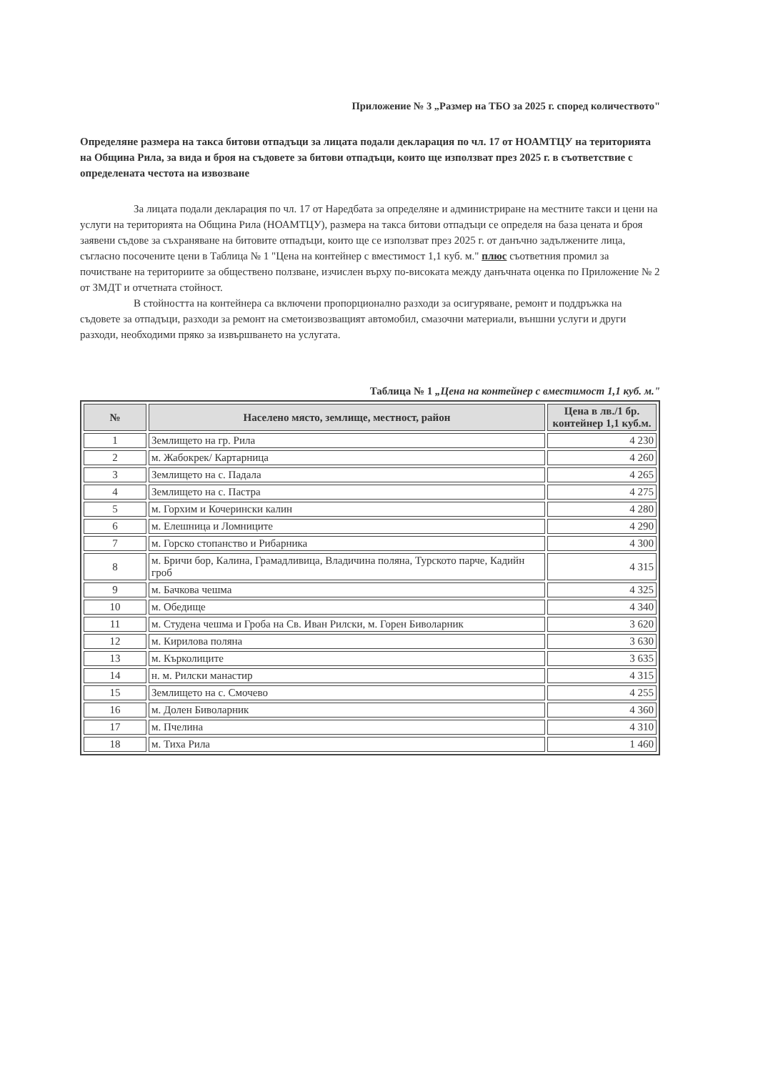Приложение № 3 „Размер на ТБО за 2025 г. според количеството"
Определяне размера на такса битови отпадъци за лицата подали декларация по чл. 17 от НОАМТЦУ на територията на Община Рила, за вида и броя на съдовете за битови отпадъци, които ще използват през 2025 г. в съответствие с определената честота на извозване
За лицата подали декларация по чл. 17 от Наредбата за определяне и администриране на местните такси и цени на услуги на територията на Община Рила (НОАМТЦУ), размера на такса битови отпадъци се определя на база цената и броя заявени съдове за съхраняване на битовите отпадъци, които ще се използват през 2025 г. от данъчно задължените лица, съгласно посочените цени в Таблица № 1 "Цена на контейнер с вместимост 1,1 куб. м." плюс съответния промил за почистване на териториите за обществено ползване, изчислен върху по-високата между данъчната оценка по Приложение № 2 от ЗМДТ и отчетната стойност.
В стойността на контейнера са включени пропорционално разходи за осигуряване, ремонт и поддръжка на съдовете за отпадъци, разходи за ремонт на сметоизвозващият автомобил, смазочни материали, външни услуги и други разходи, необходими пряко за извършването на услугата.
Таблица № 1 „Цена на контейнер с вместимост 1,1 куб. м."
| № | Населено място, землище, местност, район | Цена в лв./1 бр. контейнер 1,1 куб.м. |
| --- | --- | --- |
| 1 | Землището на гр. Рила | 4 230 |
| 2 | м. Жабокрек/ Картарница | 4 260 |
| 3 | Землището на с. Падала | 4 265 |
| 4 | Землището на с. Пастра | 4 275 |
| 5 | м. Горхим и Кочерински калин | 4 280 |
| 6 | м. Елешница и Ломниците | 4 290 |
| 7 | м. Горско стопанство и Рибарника | 4 300 |
| 8 | м. Бричи бор, Калина, Грамадливица, Владичина поляна, Турското парче, Кадийн гроб | 4 315 |
| 9 | м. Бачкова чешма | 4 325 |
| 10 | м. Обедище | 4 340 |
| 11 | м. Студена чешма и Гроба на Св. Иван Рилски, м. Горен Биволарник | 3 620 |
| 12 | м. Кирилова поляна | 3 630 |
| 13 | м. Кърколиците | 3 635 |
| 14 | н. м. Рилски манастир | 4 315 |
| 15 | Землището на с. Смочево | 4 255 |
| 16 | м. Долен Биволарник | 4 360 |
| 17 | м. Пчелина | 4 310 |
| 18 | м. Тиха Рила | 1 460 |